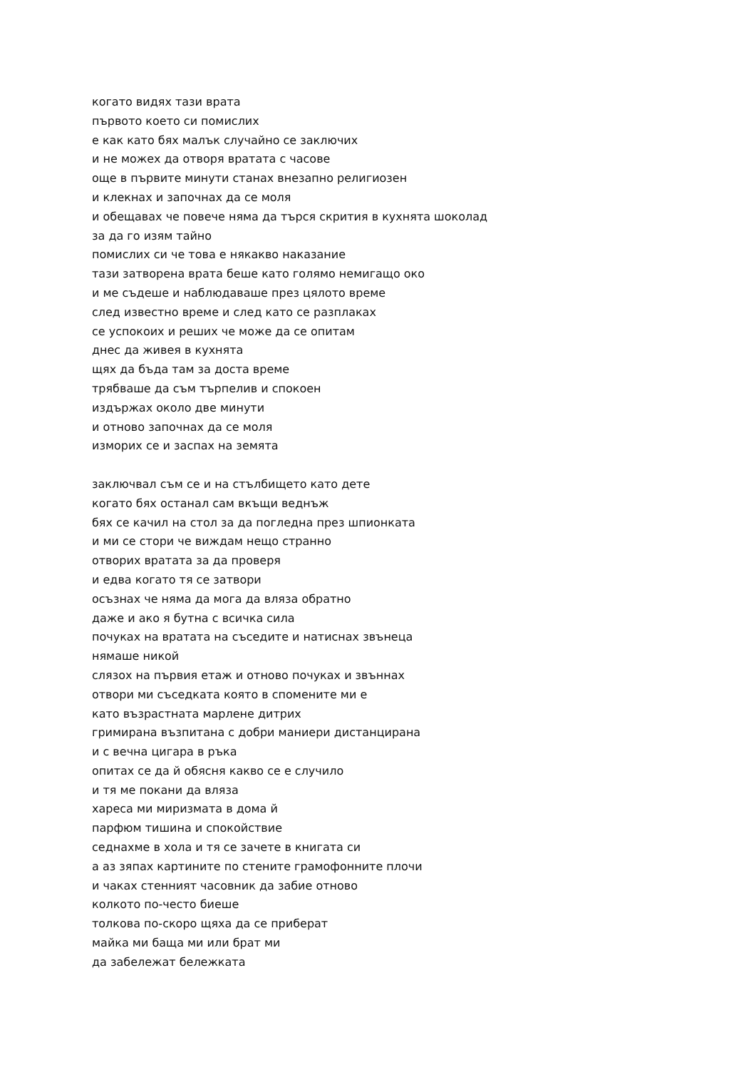когато видях тази врата
първото което си помислих
е как като бях малък случайно се заключих
и не можех да отворя вратата с часове
още в първите минути станах внезапно религиозен
и клекнах и започнах да се моля
и обещавах че повече няма да търся скрития в кухнята шоколад
за да го изям тайно
помислих си че това е някакво наказание
тази затворена врата беше като голямо немигащо око
и ме съдеше и наблюдаваше през цялото време
след известно време и след като се разплаках
се успокоих и реших че може да се опитам
днес да живея в кухнята
щях да бъда там за доста време
трябваше да съм търпелив и спокоен
издържах около две минути
и отново започнах да се моля
изморих се и заспах на земята
заключвал съм се и на стълбището като дете
когато бях останал сам вкъщи веднъж
бях се качил на стол за да погледна през шпионката
и ми се стори че виждам нещо странно
отворих вратата за да проверя
и едва когато тя се затвори
осъзнах че няма да мога да вляза обратно
даже и ако я бутна с всичка сила
почуках на вратата на съседите и натиснах звънеца
нямаше никой
слязох на първия етаж и отново почуках и звъннах
отвори ми съседката която в спомените ми е
като възрастната марлене дитрих
гримирана възпитана с добри маниери дистанцирана
и с вечна цигара в ръка
опитах се да й обясня какво се е случило
и тя ме покани да вляза
хареса ми миризмата в дома й
парфюм тишина и спокойствие
седнахме в хола и тя се зачете в книгата си
а аз зяпах картините по стените грамофонните плочи
и чаках стенният часовник да забие отново
колкото по-често биеше
толкова по-скоро щяха да се приберат
майка ми баща ми или брат ми
да забележат бележката